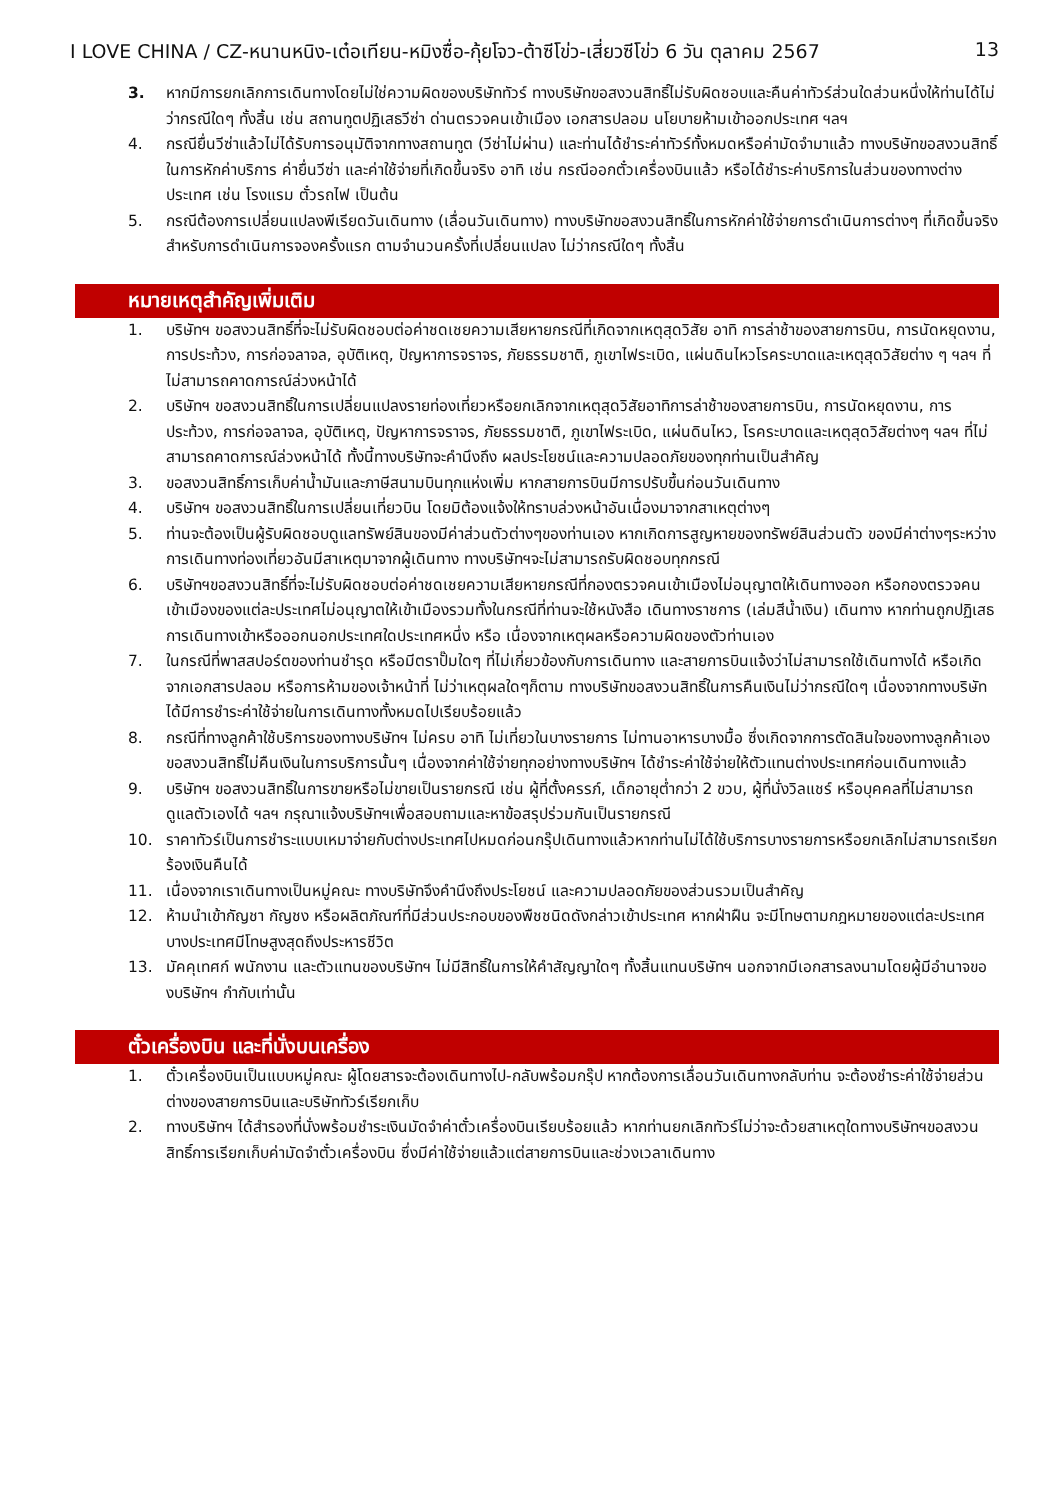I LOVE CHINA / CZ-หนานหนิง-เต๋อเทียน-หมิงซื่อ-กุ้ยโจว-ต้าซีโข่ว-เสี่ยวซีโข่ว 6 วัน ตุลาคม 2567 13
3. หากมีการยกเลิกการเดินทางโดยไม่ใช่ความผิดของบริษัททัวร์ ทางบริษัทขอสงวนสิทธิ์ไม่รับผิดชอบและคืนค่าทัวร์ส่วนใดส่วนหนึ่งให้ท่านได้ไม่ว่ากรณีใดๆ ทั้งสิ้น เช่น สถานทูตปฏิเสธวีซ่า ด่านตรวจคนเข้าเมือง เอกสารปลอม นโยบายห้ามเข้าออกประเทศ ฯลฯ
4. กรณียื่นวีซ่าแล้วไม่ได้รับการอนุมัติจากทางสถานทูต (วีซ่าไม่ผ่าน) และท่านได้ชำระค่าทัวร์ทั้งหมดหรือค่ามัดจำมาแล้ว ทางบริษัทขอสงวนสิทธิ์ในการหักค่าบริการ ค่ายื่นวีซ่า และค่าใช้จ่ายที่เกิดขึ้นจริง อาทิ เช่น กรณีออกตั๋วเครื่องบินแล้ว หรือได้ชำระค่าบริการในส่วนของทางต่างประเทศ เช่น โรงแรม ตั๋วรถไฟ เป็นต้น
5. กรณีต้องการเปลี่ยนแปลงพีเรียดวันเดินทาง (เลื่อนวันเดินทาง) ทางบริษัทขอสงวนสิทธิ์ในการหักค่าใช้จ่ายการดำเนินการต่างๆ ที่เกิดขึ้นจริงสำหรับการดำเนินการจองครั้งแรก ตามจำนวนครั้งที่เปลี่ยนแปลง ไม่ว่ากรณีใดๆ ทั้งสิ้น
หมายเหตุสำคัญเพิ่มเติม
1. บริษัทฯ ขอสงวนสิทธิ์ที่จะไม่รับผิดชอบต่อค่าชดเชยความเสียหายกรณีที่เกิดจากเหตุสุดวิสัย อาทิ การล่าช้าของสายการบิน, การนัดหยุดงาน, การประท้วง, การก่อจลาจล, อุบัติเหตุ, ปัญหาการจราจร, ภัยธรรมชาติ, ภูเขาไฟระเบิด, แผ่นดินไหวโรคระบาดและเหตุสุดวิสัยต่าง ๆ ฯลฯ ที่ไม่สามารถคาดการณ์ล่วงหน้าได้
2. บริษัทฯ ขอสงวนสิทธิ์ในการเปลี่ยนแปลงรายท่องเที่ยวหรือยกเลิกจากเหตุสุดวิสัยอาทิการล่าช้าของสายการบิน, การนัดหยุดงาน, การประท้วง, การก่อจลาจล, อุบัติเหตุ, ปัญหาการจราจร, ภัยธรรมชาติ, ภูเขาไฟระเบิด, แผ่นดินไหว, โรคระบาดและเหตุสุดวิสัยต่างๆ ฯลฯ ที่ไม่สามารถคาดการณ์ล่วงหน้าได้ ทั้งนี้ทางบริษัทจะคำนึงถึง ผลประโยชน์และความปลอดภัยของทุกท่านเป็นสำคัญ
3. ขอสงวนสิทธิ์การเก็บค่าน้ำมันและภาษีสนามบินทุกแห่งเพิ่ม หากสายการบินมีการปรับขึ้นก่อนวันเดินทาง
4. บริษัทฯ ขอสงวนสิทธิ์ในการเปลี่ยนเที่ยวบิน โดยมิต้องแจ้งให้ทราบล่วงหน้าอันเนื่องมาจากสาเหตุต่างๆ
5. ท่านจะต้องเป็นผู้รับผิดชอบดูแลทรัพย์สินของมีค่าส่วนตัวต่างๆของท่านเอง หากเกิดการสูญหายของทรัพย์สินส่วนตัว ของมีค่าต่างๆระหว่างการเดินทางท่องเที่ยวอันมีสาเหตุมาจากผู้เดินทาง ทางบริษัทฯจะไม่สามารถรับผิดชอบทุกกรณี
6. บริษัทฯขอสงวนสิทธิ์ที่จะไม่รับผิดชอบต่อค่าชดเชยความเสียหายกรณีที่กองตรวจคนเข้าเมืองไม่อนุญาตให้เดินทางออก หรือกองตรวจคนเข้าเมืองของแต่ละประเทศไม่อนุญาตให้เข้าเมืองรวมทั้งในกรณีที่ท่านจะใช้หนังสือ เดินทางราชการ (เล่มสีน้ำเงิน) เดินทาง หากท่านถูกปฏิเสธการเดินทางเข้าหรือออกนอกประเทศใดประเทศหนึ่ง หรือ เนื่องจากเหตุผลหรือความผิดของตัวท่านเอง
7. ในกรณีที่พาสสปอร์ตของท่านชำรุด หรือมีตราปั๊มใดๆ ที่ไม่เกี่ยวข้องกับการเดินทาง และสายการบินแจ้งว่าไม่สามารถใช้เดินทางได้ หรือเกิดจากเอกสารปลอม หรือการห้ามของเจ้าหน้าที่ ไม่ว่าเหตุผลใดๆก็ตาม ทางบริษัทขอสงวนสิทธิ์ในการคืนเงินไม่ว่ากรณีใดๆ เนื่องจากทางบริษัทได้มีการชำระค่าใช้จ่ายในการเดินทางทั้งหมดไปเรียบร้อยแล้ว
8. กรณีที่ทางลูกค้าใช้บริการของทางบริษัทฯ ไม่ครบ อาทิ ไม่เที่ยวในบางรายการ ไม่ทานอาหารบางมื้อ ซึ่งเกิดจากการตัดสินใจของทางลูกค้าเอง ขอสงวนสิทธิ์ไม่คืนเงินในการบริการนั้นๆ เนื่องจากค่าใช้จ่ายทุกอย่างทางบริษัทฯ ได้ชำระค่าใช้จ่ายให้ตัวแทนต่างประเทศก่อนเดินทางแล้ว
9. บริษัทฯ ขอสงวนสิทธิ์ในการขายหรือไม่ขายเป็นรายกรณี เช่น ผู้ที่ตั้งครรภ์, เด็กอายุต่ำกว่า 2 ขวบ, ผู้ที่นั่งวิลแชร์ หรือบุคคลที่ไม่สามารถดูแลตัวเองได้ ฯลฯ กรุณาแจ้งบริษัทฯเพื่อสอบถามและหาข้อสรุปร่วมกันเป็นรายกรณี
10. ราคาทัวร์เป็นการชำระแบบเหมาจ่ายกับต่างประเทศไปหมดก่อนกรุ๊ปเดินทางแล้วหากท่านไม่ได้ใช้บริการบางรายการหรือยกเลิกไม่สามารถเรียกร้องเงินคืนได้
11. เนื่องจากเราเดินทางเป็นหมู่คณะ ทางบริษัทจึงคำนึงถึงประโยชน์ และความปลอดภัยของส่วนรวมเป็นสำคัญ
12. ห้ามนำเข้ากัญชา กัญชง หรือผลิตภัณฑ์ที่มีส่วนประกอบของพืชชนิดดังกล่าวเข้าประเทศ หากฝ่าฝืน จะมีโทษตามกฎหมายของแต่ละประเทศ บางประเทศมีโทษสูงสุดถึงประหารชีวิต
13. มัคคุเทศก์ พนักงาน และตัวแทนของบริษัทฯ ไม่มีสิทธิ์ในการให้คำสัญญาใดๆ ทั้งสิ้นแทนบริษัทฯ นอกจากมีเอกสารลงนามโดยผู้มีอำนาจของบริษัทฯ กำกับเท่านั้น
ตั๋วเครื่องบิน และที่นั่งบนเครื่อง
1. ตั๋วเครื่องบินเป็นแบบหมู่คณะ ผู้โดยสารจะต้องเดินทางไป-กลับพร้อมกรุ๊ป หากต้องการเลื่อนวันเดินทางกลับท่าน จะต้องชำระค่าใช้จ่ายส่วนต่างของสายการบินและบริษัททัวร์เรียกเก็บ
2. ทางบริษัทฯ ได้สำรองที่นั่งพร้อมชำระเงินมัดจำค่าตั๋วเครื่องบินเรียบร้อยแล้ว หากท่านยกเลิกทัวร์ไม่ว่าจะด้วยสาเหตุใดทางบริษัทฯขอสงวนสิทธิ์การเรียกเก็บค่ามัดจำตั๋วเครื่องบิน ซึ่งมีค่าใช้จ่ายแล้วแต่สายการบินและช่วงเวลาเดินทาง